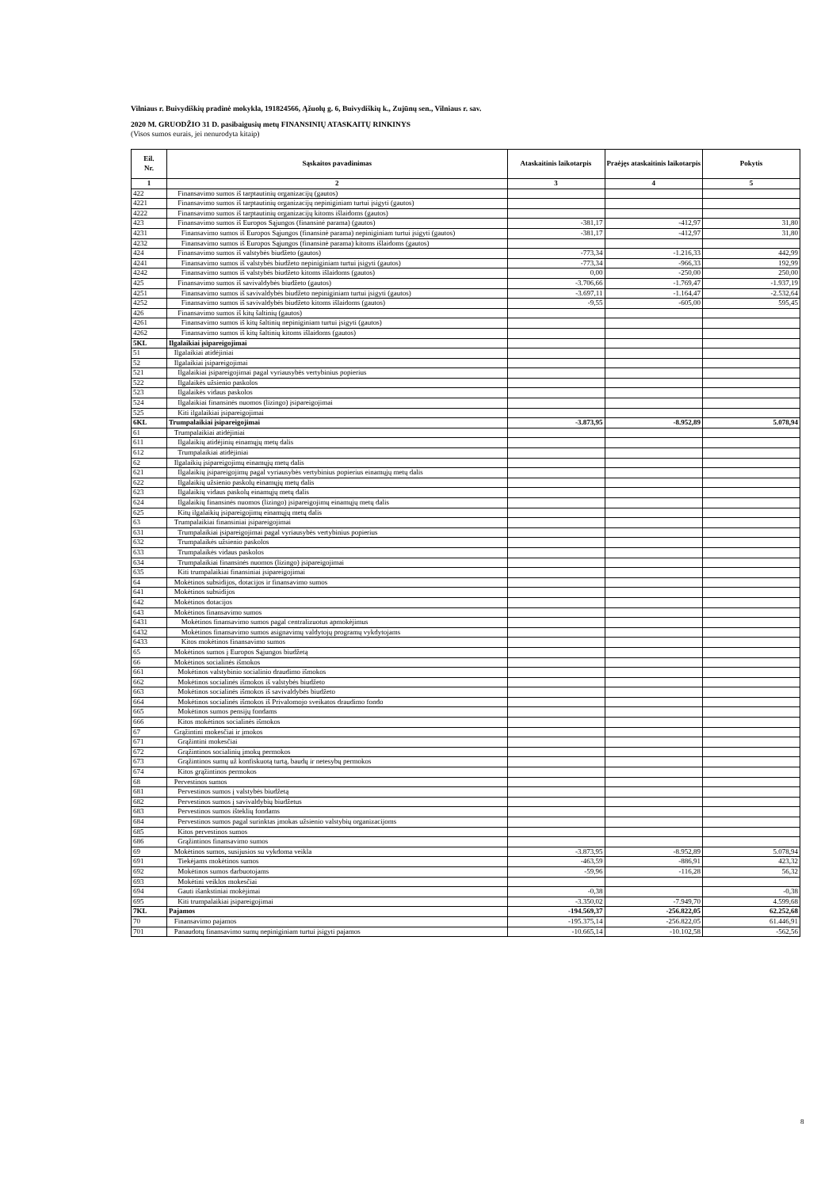Vilniaus r. Buivydiškių pradinė mokykla, 191824566, Ąžuolų g. 6, Buivydiškių k., Zujūnų sen., Vilniaus r. sav.
2020 M. GRUODŽIO 31 D. pasibaigusių metų FINANSINIŲ ATASKAITŲ RINKINYS
(Visos sumos eurais, jei nenurodyta kitaip)
| Eil. Nr. | Sąskaitos pavadinimas | Ataskaitinis laikotarpis | Praėjęs ataskaitinis laikotarpis | Pokytis |
| --- | --- | --- | --- | --- |
| 1 | 2 | 3 | 4 | 5 |
| 422 | Finansavimo sumos iš tarptautinių organizacijų (gautos) | | | |
| 4221 | Finansavimo sumos iš tarptautinių organizacijų nepiniginiam turtui įsigyti (gautos) | | | |
| 4222 | Finansavimo sumos iš tarptautinių organizacijų kitoms išlaidoms (gautos) | | | |
| 423 | Finansavimo sumos iš Europos Sąjungos (finansinė parama) (gautos) | -381,17 | -412,97 | 31,80 |
| 4231 | Finansavimo sumos iš Europos Sąjungos (finansinė parama) nepiniginiam turtui įsigyti (gautos) | -381,17 | -412,97 | 31,80 |
| 4232 | Finansavimo sumos iš Europos Sąjungos (finansinė parama) kitoms išlaidoms (gautos) | | | |
| 424 | Finansavimo sumos iš valstybės biudžeto (gautos) | -773,34 | -1.216,33 | 442,99 |
| 4241 | Finansavimo sumos iš valstybės biudžeto nepiniginiam turtui įsigyti (gautos) | -773,34 | -966,33 | 192,99 |
| 4242 | Finansavimo sumos iš valstybės biudžeto kitoms išlaidoms (gautos) | 0,00 | -250,00 | 250,00 |
| 425 | Finansavimo sumos iš savivaldybės biudžeto (gautos) | -3.706,66 | -1.769,47 | -1.937,19 |
| 4251 | Finansavimo sumos iš savivaldybės biudžeto nepiniginiam turtui įsigyti (gautos) | -3.697,11 | -1.164,47 | -2.532,64 |
| 4252 | Finansavimo sumos iš savivaldybės biudžeto kitoms išlaidoms (gautos) | -9,55 | -605,00 | 595,45 |
| 426 | Finansavimo sumos iš kitų šaltinių (gautos) | | | |
| 4261 | Finansavimo sumos iš kitų šaltinių nepiniginiam turtui įsigyti (gautos) | | | |
| 4262 | Finansavimo sumos iš kitų šaltinių kitoms išlaidoms (gautos) | | | |
| 5KL | Ilgalaikiai įsipareigojimai | | | |
| 51 | Ilgalaikiai atidėjiniai | | | |
| 52 | Ilgalaikiai įsipareigojimai | | | |
| 521 | Ilgalaikiai įsipareigojimai pagal vyriausybės vertybinius popierius | | | |
| 522 | Ilgalaikės užsienio paskolos | | | |
| 523 | Ilgalaikės vidaus paskolos | | | |
| 524 | Ilgalaikiai finansinės nuomos (lizingo) įsipareigojimai | | | |
| 525 | Kiti ilgalaikiai įsipareigojimai | | | |
| 6KL | Trumpalaikiai įsipareigojimai | -3.873,95 | -8.952,89 | 5.078,94 |
| 61 | Trumpalaikiai atidėjiniai | | | |
| 611 | Ilgalaikių atidėjinių einamųjų metų dalis | | | |
| 612 | Trumpalaikiai atidėjiniai | | | |
| 62 | Ilgalaikių įsipareigojimų einamųjų metų dalis | | | |
| 621 | Ilgalaikių įsipareigojimų pagal vyriausybės vertybinius popierius einamųjų metų dalis | | | |
| 622 | Ilgalaikių užsienio paskolų einamųjų metų dalis | | | |
| 623 | Ilgalaikių vidaus paskolų einamųjų metų dalis | | | |
| 624 | Ilgalaikių finansinės nuomos (lizingo) įsipareigojimų einamųjų metų dalis | | | |
| 625 | Kitų ilgalaikių įsipareigojimų einamųjų metų dalis | | | |
| 63 | Trumpalaikiai finansiniai įsipareigojimai | | | |
| 631 | Trumpalaikiai įsipareigojimai pagal vyriausybės vertybinius popierius | | | |
| 632 | Trumpalaikės užsienio paskolos | | | |
| 633 | Trumpalaikės vidaus paskolos | | | |
| 634 | Trumpalaikiai finansinės nuomos (lizingo) įsipareigojimai | | | |
| 635 | Kiti trumpalaikiai finansiniai įsipareigojimai | | | |
| 64 | Mokėtinos subsidijos, dotacijos ir finansavimo sumos | | | |
| 641 | Mokėtinos subsidijos | | | |
| 642 | Mokėtinos dotacijos | | | |
| 643 | Mokėtinos finansavimo sumos | | | |
| 6431 | Mokėtinos finansavimo sumos pagal centralizuotus apmokėjimus | | | |
| 6432 | Mokėtinos finansavimo sumos asignavimų valdytojų programų vykdytojams | | | |
| 6433 | Kitos mokėtinos finansavimo sumos | | | |
| 65 | Mokėtinos sumos į Europos Sąjungos biudžetą | | | |
| 66 | Mokėtinos socialinės išmokos | | | |
| 661 | Mokėtinos valstybinio socialinio draudimo išmokos | | | |
| 662 | Mokėtinos socialinės išmokos iš valstybės biudžeto | | | |
| 663 | Mokėtinos socialinės išmokos iš savivaldybės biudžeto | | | |
| 664 | Mokėtinos socialinės išmokos iš Privalomojo sveikatos draudimo fondo | | | |
| 665 | Mokėtinos sumos pensijų fondams | | | |
| 666 | Kitos mokėtinos socialinės išmokos | | | |
| 67 | Grąžintini mokesčiai ir įmokos | | | |
| 671 | Grąžintini mokesčiai | | | |
| 672 | Grąžintinos socialinių įmokų permokos | | | |
| 673 | Grąžintinos sumų už konfiskuotą turtą, baudų ir netesybų permokos | | | |
| 674 | Kitos grąžintinos permokos | | | |
| 68 | Pervestinos sumos | | | |
| 681 | Pervestinos sumos į valstybės biudžetą | | | |
| 682 | Pervestinos sumos į savivaldybių biudžetus | | | |
| 683 | Pervestinos sumos išteklių fondams | | | |
| 684 | Pervestinos sumos pagal surinktas įmokas užsienio valstybių organizacijoms | | | |
| 685 | Kitos pervestinos sumos | | | |
| 686 | Grąžintinos finansavimo sumos | | | |
| 69 | Mokėtinos sumos, susijusios su vykdoma veikla | -3.873,95 | -8.952,89 | 5.078,94 |
| 691 | Tiekėjams mokėtinos sumos | -463,59 | -886,91 | 423,32 |
| 692 | Mokėtinos sumos darbuotojams | -59,96 | -116,28 | 56,32 |
| 693 | Mokėtini veiklos mokesčiai | | | |
| 694 | Gauti išankstiniai mokėjimai | -0,38 | | -0,38 |
| 695 | Kiti trumpalaikiai įsipareigojimai | -3.350,02 | -7.949,70 | 4.599,68 |
| 7KL | Pajamos | -194.569,37 | -256.822,05 | 62.252,68 |
| 70 | Finansavimo pajamos | -195.375,14 | -256.822,05 | 61.446,91 |
| 701 | Panaudotų finansavimo sumų nepiniginiam turtui įsigyti pajamos | -10.665,14 | -10.102,58 | -562,56 |
8